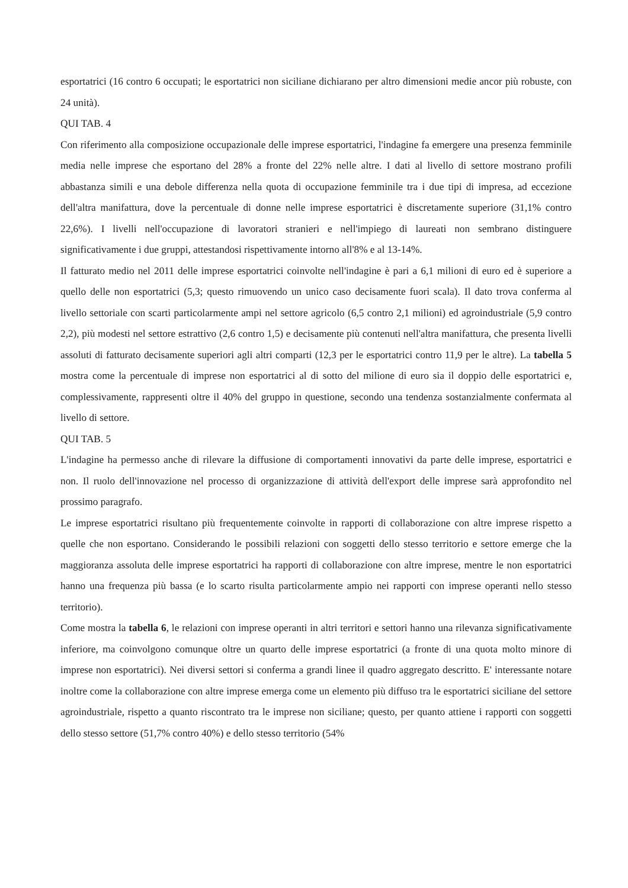esportatrici (16 contro 6 occupati; le esportatrici non siciliane dichiarano per altro dimensioni medie ancor più robuste, con 24 unità).
QUI TAB. 4
Con riferimento alla composizione occupazionale delle imprese esportatrici, l'indagine fa emergere una presenza femminile media nelle imprese che esportano del 28% a fronte del 22% nelle altre. I dati al livello di settore mostrano profili abbastanza simili e una debole differenza nella quota di occupazione femminile tra i due tipi di impresa, ad eccezione dell'altra manifattura, dove la percentuale di donne nelle imprese esportatrici è discretamente superiore (31,1% contro 22,6%). I livelli nell'occupazione di lavoratori stranieri e nell'impiego di laureati non sembrano distinguere significativamente i due gruppi, attestandosi rispettivamente intorno all'8% e al 13-14%.
Il fatturato medio nel 2011 delle imprese esportatrici coinvolte nell'indagine è pari a 6,1 milioni di euro ed è superiore a quello delle non esportatrici (5,3; questo rimuovendo un unico caso decisamente fuori scala). Il dato trova conferma al livello settoriale con scarti particolarmente ampi nel settore agricolo (6,5 contro 2,1 milioni) ed agroindustriale (5,9 contro 2,2), più modesti nel settore estrattivo (2,6 contro 1,5) e decisamente più contenuti nell'altra manifattura, che presenta livelli assoluti di fatturato decisamente superiori agli altri comparti (12,3 per le esportatrici contro 11,9 per le altre). La tabella 5 mostra come la percentuale di imprese non esportatrici al di sotto del milione di euro sia il doppio delle esportatrici e, complessivamente, rappresenti oltre il 40% del gruppo in questione, secondo una tendenza sostanzialmente confermata al livello di settore.
QUI TAB. 5
L'indagine ha permesso anche di rilevare la diffusione di comportamenti innovativi da parte delle imprese, esportatrici e non. Il ruolo dell'innovazione nel processo di organizzazione di attività dell'export delle imprese sarà approfondito nel prossimo paragrafo.
Le imprese esportatrici risultano più frequentemente coinvolte in rapporti di collaborazione con altre imprese rispetto a quelle che non esportano. Considerando le possibili relazioni con soggetti dello stesso territorio e settore emerge che la maggioranza assoluta delle imprese esportatrici ha rapporti di collaborazione con altre imprese, mentre le non esportatrici hanno una frequenza più bassa (e lo scarto risulta particolarmente ampio nei rapporti con imprese operanti nello stesso territorio).
Come mostra la tabella 6, le relazioni con imprese operanti in altri territori e settori hanno una rilevanza significativamente inferiore, ma coinvolgono comunque oltre un quarto delle imprese esportatrici (a fronte di una quota molto minore di imprese non esportatrici). Nei diversi settori si conferma a grandi linee il quadro aggregato descritto. E' interessante notare inoltre come la collaborazione con altre imprese emerga come un elemento più diffuso tra le esportatrici siciliane del settore agroindustriale, rispetto a quanto riscontrato tra le imprese non siciliane; questo, per quanto attiene i rapporti con soggetti dello stesso settore (51,7% contro 40%) e dello stesso territorio (54%